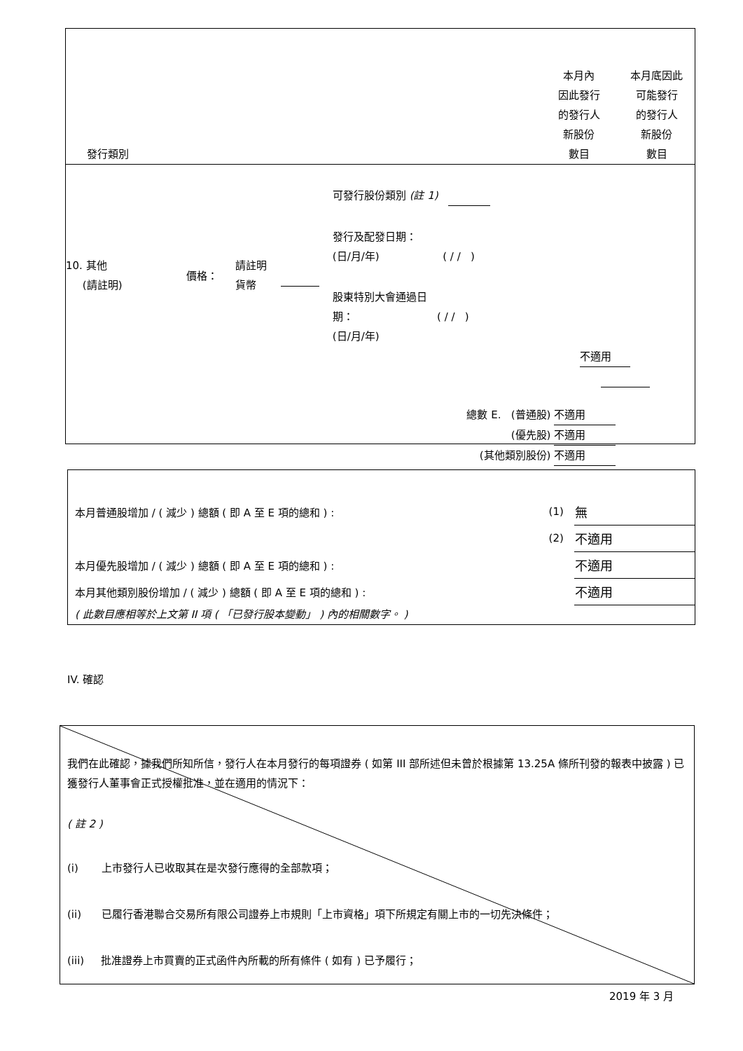發行類別
本月內
因此發行
的發行人
新股份
數目
本月底因此
可能發行
的發行人
新股份
數目
10. 其他
(請註明)
價格：
請註明
貨幣
可發行股份類別 (註 1)
發行及配發日期：
(日/月/年) ( / / )
股東特別大會通過日
期： ( / / )
(日/月/年)
不適用
總數 E. (普通股) 不適用
(優先股) 不適用
(其他類別股份) 不適用
| 本月普通股增加 / ( 減少 ) 總額 ( 即 A 至 E 項的總和 ) : | (1) | 無 |
| | (2) | 不適用 |
| 本月優先股增加 / ( 減少 ) 總額 ( 即 A 至 E 項的總和 ) : | | 不適用 |
| 本月其他類別股份增加 / ( 減少 ) 總額 ( 即 A 至 E 項的總和 ) : | | 不適用 |
| ( 此數目應相等於上文第 II 項 ( 「已發行股本變動」 ) 內的相關數字。 ) | | |
IV. 確認
我們在此確認，據我們所知所信，發行人在本月發行的每項證券 ( 如第 III 部所述但未曾於根據第 13.25A 條所刊發的報表中披露 ) 已獲發行人董事會正式授權批准，並在適用的情況下：
( 註 2 )
(i) 上市發行人已收取其在是次發行應得的全部款項；
(ii) 已履行香港聯合交易所有限公司證券上市規則「上市資格」項下所規定有關上市的一切先決條件；
(iii) 批准證券上市買賣的正式函件內所載的所有條件 ( 如有 ) 已予履行；
2019 年 3 月